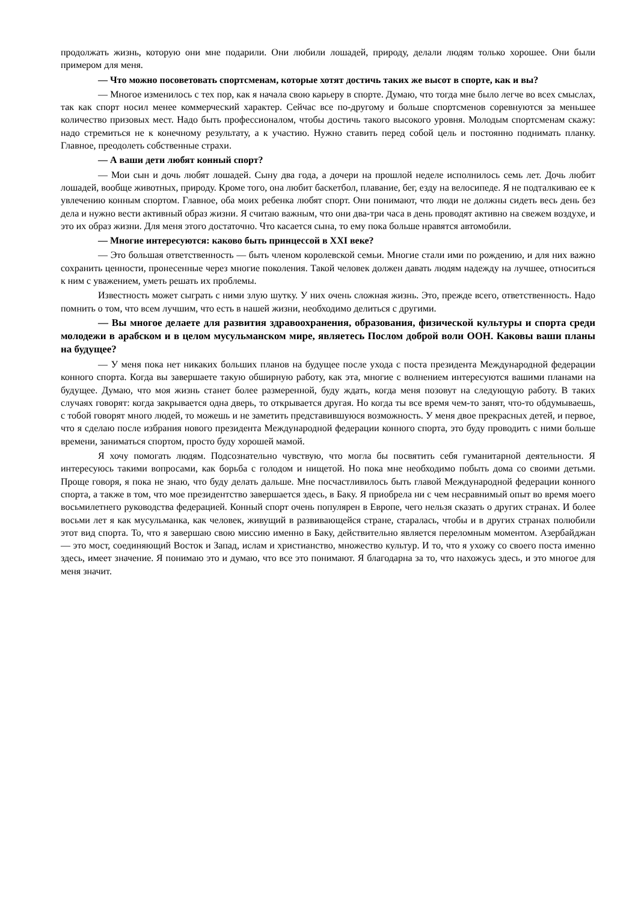продолжать жизнь, которую они мне подарили. Они любили лошадей, природу, делали людям только хорошее. Они были примером для меня.
— Что можно посоветовать спортсменам, которые хотят достичь таких же высот в спорте, как и вы?
— Многое изменилось с тех пор, как я начала свою карьеру в спорте. Думаю, что тогда мне было легче во всех смыслах, так как спорт носил менее коммерческий характер. Сейчас все по-другому и больше спортсменов соревнуются за меньшее количество призовых мест. Надо быть профессионалом, чтобы достичь такого высокого уровня. Молодым спортсменам скажу: надо стремиться не к конечному результату, а к участию. Нужно ставить перед собой цель и постоянно поднимать планку. Главное, преодолеть собственные страхи.
— А ваши дети любят конный спорт?
— Мои сын и дочь любят лошадей. Сыну два года, а дочери на прошлой неделе исполнилось семь лет. Дочь любит лошадей, вообще животных, природу. Кроме того, она любит баскетбол, плавание, бег, езду на велосипеде. Я не подталкиваю ее к увлечению конным спортом. Главное, оба моих ребенка любят спорт. Они понимают, что люди не должны сидеть весь день без дела и нужно вести активный образ жизни. Я считаю важным, что они два-три часа в день проводят активно на свежем воздухе, и это их образ жизни. Для меня этого достаточно. Что касается сына, то ему пока больше нравятся автомобили.
— Многие интересуются: каково быть принцессой в XXI веке?
— Это большая ответственность — быть членом королевской семьи. Многие стали ими по рождению, и для них важно сохранить ценности, пронесенные через многие поколения. Такой человек должен давать людям надежду на лучшее, относиться к ним с уважением, уметь решать их проблемы.
Известность может сыграть с ними злую шутку. У них очень сложная жизнь. Это, прежде всего, ответственность. Надо помнить о том, что всем лучшим, что есть в нашей жизни, необходимо делиться с другими.
— Вы многое делаете для развития здравоохранения, образования, физической культуры и спорта среди молодежи в арабском и в целом мусульманском мире, являетесь Послом доброй воли ООН. Каковы ваши планы на будущее?
— У меня пока нет никаких больших планов на будущее после ухода с поста президента Международной федерации конного спорта. Когда вы завершаете такую обширную работу, как эта, многие с волнением интересуются вашими планами на будущее. Думаю, что моя жизнь станет более размеренной, буду ждать, когда меня позовут на следующую работу. В таких случаях говорят: когда закрывается одна дверь, то открывается другая. Но когда ты все время чем-то занят, что-то обдумываешь, с тобой говорят много людей, то можешь и не заметить представившуюся возможность. У меня двое прекрасных детей, и первое, что я сделаю после избрания нового президента Международной федерации конного спорта, это буду проводить с ними больше времени, заниматься спортом, просто буду хорошей мамой.
Я хочу помогать людям. Подсознательно чувствую, что могла бы посвятить себя гуманитарной деятельности. Я интересуюсь такими вопросами, как борьба с голодом и нищетой. Но пока мне необходимо побыть дома со своими детьми. Проще говоря, я пока не знаю, что буду делать дальше. Мне посчастливилось быть главой Международной федерации конного спорта, а также в том, что мое президентство завершается здесь, в Баку. Я приобрела ни с чем несравнимый опыт во время моего восьмилетнего руководства федерацией. Конный спорт очень популярен в Европе, чего нельзя сказать о других странах. И более восьми лет я как мусульманка, как человек, живущий в развивающейся стране, старалась, чтобы и в других странах полюбили этот вид спорта. То, что я завершаю свою миссию именно в Баку, действительно является переломным моментом. Азербайджан — это мост, соединяющий Восток и Запад, ислам и христианство, множество культур. И то, что я ухожу со своего поста именно здесь, имеет значение. Я понимаю это и думаю, что все это понимают. Я благодарна за то, что нахожусь здесь, и это многое для меня значит.